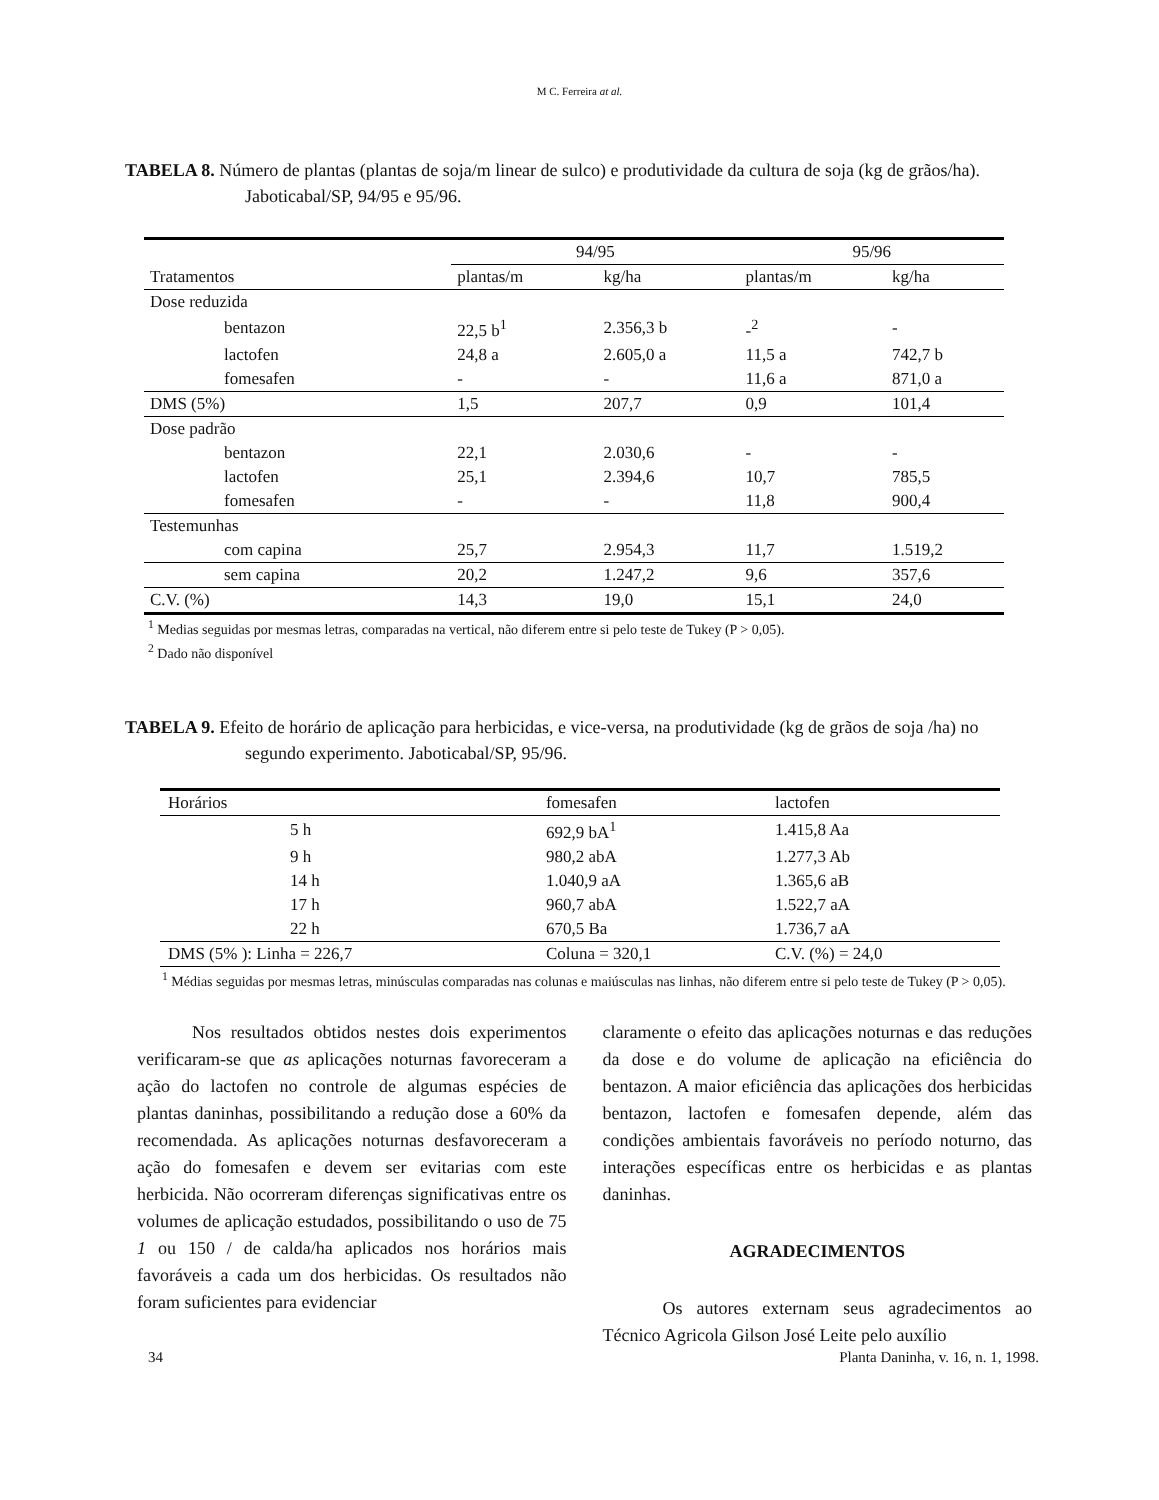M C. Ferreira at al.
TABELA 8. Número de plantas (plantas de soja/m linear de sulco) e produtividade da cultura de soja (kg de grãos/ha). Jaboticabal/SP, 94/95 e 95/96.
| | 94/95 | | 95/96 | |
| --- | --- | --- | --- | --- |
| Tratamentos | plantas/m | kg/ha | plantas/m | kg/ha |
| Dose reduzida | | | | |
| bentazon | 22,5 b<sup>1</sup> | 2.356,3 b | -<sup>2</sup> | - |
| lactofen | 24,8 a | 2.605,0 a | 11,5 a | 742,7 b |
| fomesafen | - | - | 11,6 a | 871,0 a |
| DMS (5%) | 1,5 | 207,7 | 0,9 | 101,4 |
| Dose padrão | | | | |
| bentazon | 22,1 | 2.030,6 | - | - |
| lactofen | 25,1 | 2.394,6 | 10,7 | 785,5 |
| fomesafen | - | - | 11,8 | 900,4 |
| Testemunhas | | | | |
| com capina | 25,7 | 2.954,3 | 11,7 | 1.519,2 |
| sem capina | 20,2 | 1.247,2 | 9,6 | 357,6 |
| C.V. (%) | 14,3 | 19,0 | 15,1 | 24,0 |
<sup>1</sup> Medias seguidas por mesmas letras, comparadas na vertical, não diferem entre si pelo teste de Tukey (P > 0,05).
<sup>2</sup> Dado não disponível
TABELA 9. Efeito de horário de aplicação para herbicidas, e vice-versa, na produtividade (kg de grãos de soja /ha) no segundo experimento. Jaboticabal/SP, 95/96.
| Horários | fomesafen | lactofen |
| 5 h | 692,9 bA<sup>1</sup> | 1.415,8 Aa |
| 9 h | 980,2 abA | 1.277,3 Ab |
| 14 h | 1.040,9 aA | 1.365,6 aB |
| 17 h | 960,7 abA | 1.522,7 aA |
| 22 h | 670,5 Ba | 1.736,7 aA |
| DMS (5% ): Linha = 226,7 | Coluna = 320,1 | C.V. (%) = 24,0 |
<sup>1</sup> Médias seguidas por mesmas letras, minúsculas comparadas nas colunas e maiúsculas nas linhas, não diferem entre si pelo teste de Tukey (P > 0,05).
Nos resultados obtidos nestes dois experimentos verificaram-se que as aplicações noturnas favoreceram a ação do lactofen no controle de algumas espécies de plantas daninhas, possibilitando a redução dose a 60% da recomendada. As aplicações noturnas desfavoreceram a ação do fomesafen e devem ser evitarias com este herbicida. Não ocorreram diferenças significativas entre os volumes de aplicação estudados, possibilitando o uso de 75 1 ou 150 / de calda/ha aplicados nos horários mais favoráveis a cada um dos herbicidas. Os resultados não foram suficientes para evidenciar
claramente o efeito das aplicações noturnas e das reduções da dose e do volume de aplicação na eficiência do bentazon. A maior eficiência das aplicações dos herbicidas bentazon, lactofen e fomesafen depende, além das condições ambientais favoráveis no período noturno, das interações específicas entre os herbicidas e as plantas daninhas.
AGRADECIMENTOS
Os autores externam seus agradecimentos ao Técnico Agricola Gilson José Leite pelo auxílio
34 Planta Daninha, v. 16, n. 1, 1998.